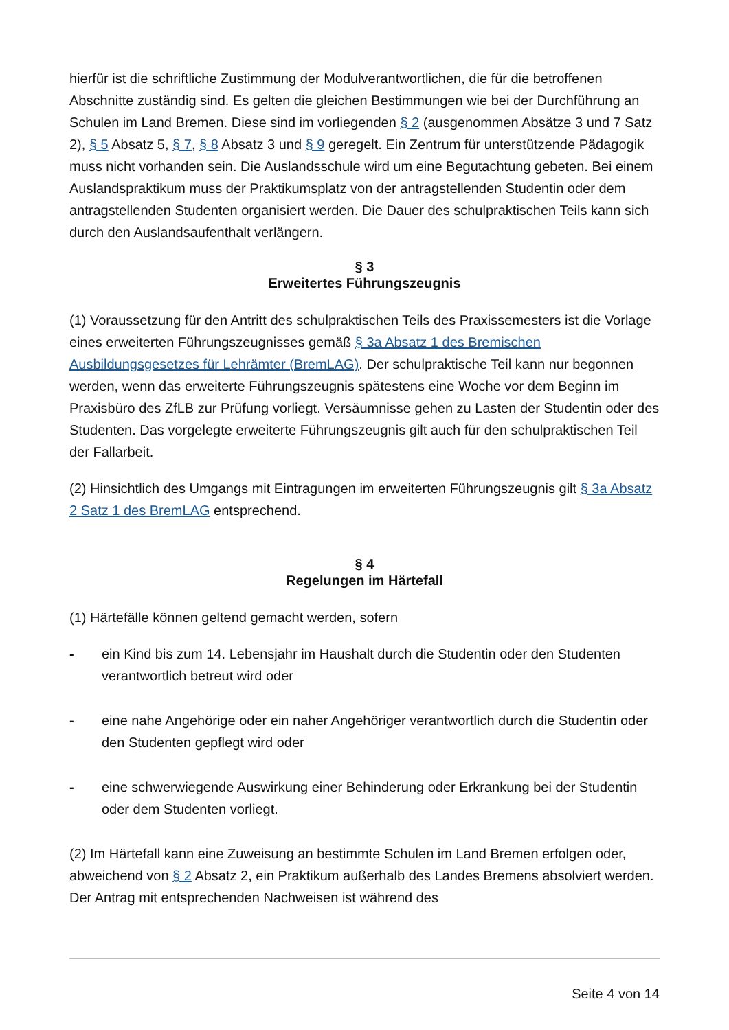hierfür ist die schriftliche Zustimmung der Modulverantwortlichen, die für die betroffenen Abschnitte zuständig sind. Es gelten die gleichen Bestimmungen wie bei der Durchführung an Schulen im Land Bremen. Diese sind im vorliegenden § 2 (ausgenommen Absätze 3 und 7 Satz 2), § 5 Absatz 5, § 7, § 8 Absatz 3 und § 9 geregelt. Ein Zentrum für unterstützende Pädagogik muss nicht vorhanden sein. Die Auslandsschule wird um eine Begutachtung gebeten. Bei einem Auslandspraktikum muss der Praktikumsplatz von der antragstellenden Studentin oder dem antragstellenden Studenten organisiert werden. Die Dauer des schulpraktischen Teils kann sich durch den Auslandsaufenthalt verlängern.
§ 3
Erweitertes Führungszeugnis
(1) Voraussetzung für den Antritt des schulpraktischen Teils des Praxissemesters ist die Vorlage eines erweiterten Führungszeugnisses gemäß § 3a Absatz 1 des Bremischen Ausbildungsgesetzes für Lehrämter (BremLAG). Der schulpraktische Teil kann nur begonnen werden, wenn das erweiterte Führungszeugnis spätestens eine Woche vor dem Beginn im Praxisbüro des ZfLB zur Prüfung vorliegt. Versäumnisse gehen zu Lasten der Studentin oder des Studenten. Das vorgelegte erweiterte Führungszeugnis gilt auch für den schulpraktischen Teil der Fallarbeit.
(2) Hinsichtlich des Umgangs mit Eintragungen im erweiterten Führungszeugnis gilt § 3a Absatz 2 Satz 1 des BremLAG entsprechend.
§ 4
Regelungen im Härtefall
(1) Härtefälle können geltend gemacht werden, sofern
- ein Kind bis zum 14. Lebensjahr im Haushalt durch die Studentin oder den Studenten verantwortlich betreut wird oder
- eine nahe Angehörige oder ein naher Angehöriger verantwortlich durch die Studentin oder den Studenten gepflegt wird oder
- eine schwerwiegende Auswirkung einer Behinderung oder Erkrankung bei der Studentin oder dem Studenten vorliegt.
(2) Im Härtefall kann eine Zuweisung an bestimmte Schulen im Land Bremen erfolgen oder, abweichend von § 2 Absatz 2, ein Praktikum außerhalb des Landes Bremens absolviert werden. Der Antrag mit entsprechenden Nachweisen ist während des
Seite 4 von 14